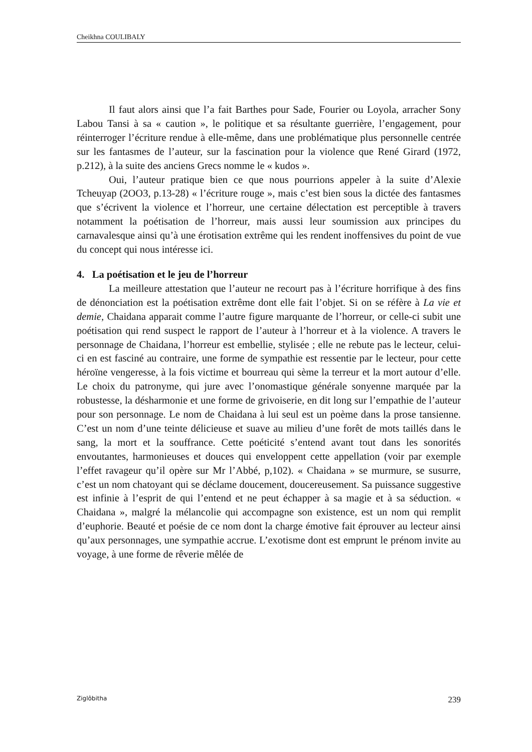Cheikhna COULIBALY
Il faut alors ainsi que l’a fait Barthes pour Sade, Fourier ou Loyola, arracher Sony Labou Tansi à sa « caution », le politique et sa résultante guerrière, l’engagement, pour réinterroger l’écriture rendue à elle-même, dans une problématique plus personnelle centrée sur les fantasmes de l’auteur, sur la fascination pour la violence que René Girard (1972, p.212), à la suite des anciens Grecs nomme le « kudos ».
Oui, l’auteur pratique bien ce que nous pourrions appeler à la suite d’Alexie Tcheuyap (2OO3, p.13-28) « l’écriture rouge », mais c’est bien sous la dictée des fantasmes que s’écrivent la violence et l’horreur, une certaine délectation est perceptible à travers notamment la poétisation de l’horreur, mais aussi leur soumission aux principes du carnavalesque ainsi qu’à une érotisation extrême qui les rendent inoffensives du point de vue du concept qui nous intéresse ici.
4. La poétisation et le jeu de l’horreur
La meilleure attestation que l’auteur ne recourt pas à l’écriture horrifique à des fins de dénonciation est la poétisation extrême dont elle fait l’objet. Si on se réfère à La vie et demie, Chaidana apparait comme l’autre figure marquante de l’horreur, or celle-ci subit une poétisation qui rend suspect le rapport de l’auteur à l’horreur et à la violence. A travers le personnage de Chaidana, l’horreur est embellie, stylisée ; elle ne rebute pas le lecteur, celui-ci en est fasciné au contraire, une forme de sympathie est ressentie par le lecteur, pour cette héroïne vengeresse, à la fois victime et bourreau qui sème la terreur et la mort autour d’elle. Le choix du patronyme, qui jure avec l’onomastique générale sonyenne marquée par la robustesse, la désharmonie et une forme de grivoiserie, en dit long sur l’empathie de l’auteur pour son personnage. Le nom de Chaidana à lui seul est un poème dans la prose tansienne. C’est un nom d’une teinte délicieuse et suave au milieu d’une forêt de mots taillés dans le sang, la mort et la souffrance. Cette poéticité s’entend avant tout dans les sonorités envoutantes, harmonieuses et douces qui enveloppent cette appellation (voir par exemple l’effet ravageur qu’il opère sur Mr l’Abbé, p,102). « Chaidana » se murmure, se susurre, c’est un nom chatoyant qui se déclame doucement, doucereusement. Sa puissance suggestive est infinie à l’esprit de qui l’entend et ne peut échapper à sa magie et à sa séduction. « Chaidana », malgré la mélancolie qui accompagne son existence, est un nom qui remplit d’euphorie. Beauté et poésie de ce nom dont la charge émotive fait éprouver au lecteur ainsi qu’aux personnages, une sympathie accrue. L’exotisme dont est emprunt le prénom invite au voyage, à une forme de rêverie mêlée de
Ziglôbitha 239